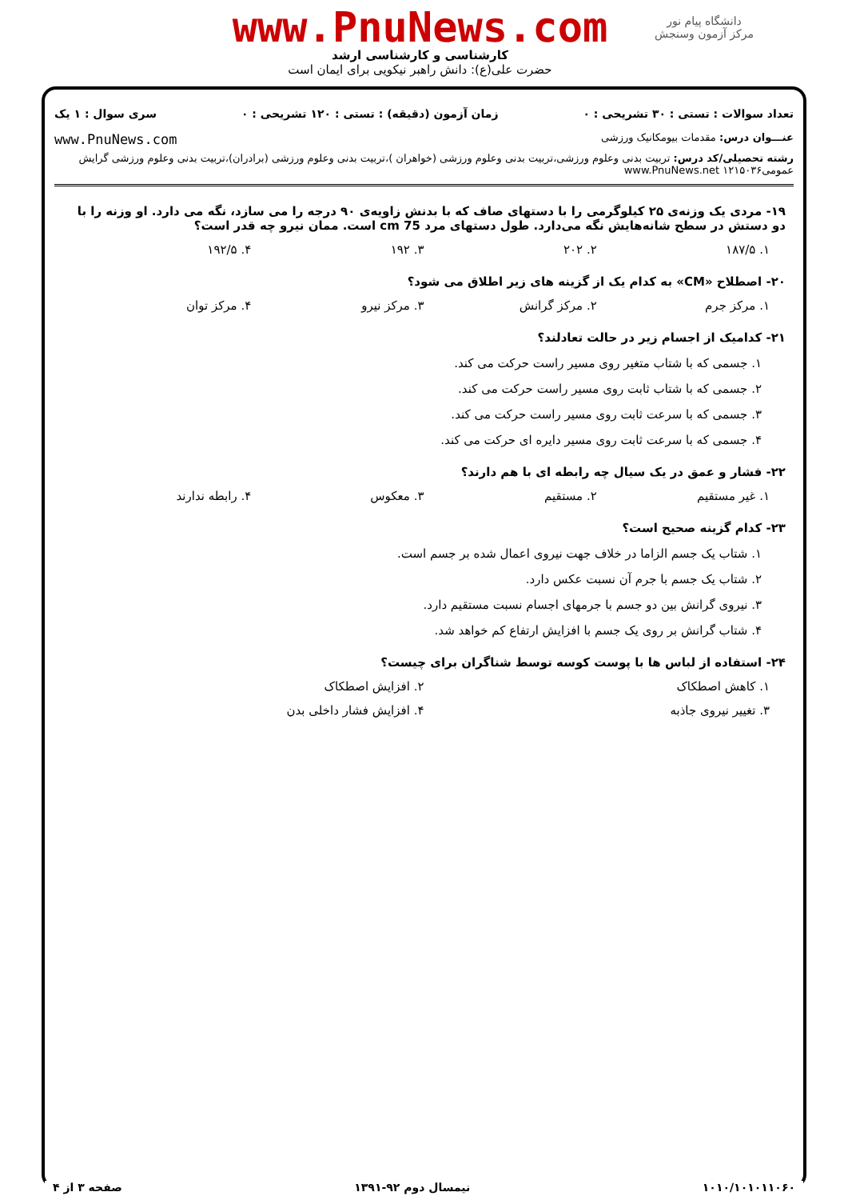دانشگاه پیام نور
مرکز آزمون وسنجش
www.PnuNews.com
کارشناسی و کارشناسی ارشد
حضرت علی(ع): دانش راهبر نیکویی برای ایمان است
تعداد سوالات : تستی : ۳۰ تشریحی : ۰ زمان آزمون (دقیقه) : تستی : ۱۲۰ تشریحی : ۰ سری سوال : ۱ یک
عنـــوان درس: مقدمات بیومکانیک ورزشی www.PnuNews.com
رشته تحصیلی/کد درس: تربیت بدنی وعلوم ورزشی،تربیت بدنی وعلوم ورزشی (خواهران )،تربیت بدنی وعلوم ورزشی (برادران)،تربیت بدنی وعلوم ورزشی گرایش عمومی۱۲۱۵۰۳۶ www.PnuNews.net
۱۹- مردی یک وزنه‌ی ۲۵ کیلوگرمی را با دستهای صاف که با بدنش زاویه‌ی ۹۰ درجه را می سازد، نگه می دارد. او وزنه را با دو دستش در سطح شانه‌هایش نگه می‌دارد. طول دستهای مرد 75 cm است. ممان نیرو چه قدر است؟
۱. ۱۸۷/۵ ۲. ۲۰۲ ۳. ۱۹۲ ۴. ۱۹۲/۵
۲۰- اصطلاح «CM» به کدام یک از گزینه های زیر اطلاق می شود؟
۱. مرکز جرم ۲. مرکز گرانش ۳. مرکز نیرو ۴. مرکز توان
۲۱- کدامیک از اجسام زیر در حالت تعادلند؟
۱. جسمی که با شتاب متغیر روی مسیر راست حرکت می کند.
۲. جسمی که با شتاب ثابت روی مسیر راست حرکت می کند.
۳. جسمی که با سرعت ثابت روی مسیر راست حرکت می کند.
۴. جسمی که با سرعت ثابت روی مسیر دایره ای حرکت می کند.
۲۲- فشار و عمق در یک سیال چه رابطه ای با هم دارند؟
۱. غیر مستقیم ۲. مستقیم ۳. معکوس ۴. رابطه ندارند
۲۳- کدام گزینه صحیح است؟
۱. شتاب یک جسم الزاما در خلاف جهت نیروی اعمال شده بر جسم است.
۲. شتاب یک جسم با جرم آن نسبت عکس دارد.
۳. نیروی گرانش بین دو جسم با جرمهای اجسام نسبت مستقیم دارد.
۴. شتاب گرانش بر روی یک جسم با افزایش ارتفاع کم خواهد شد.
۲۴- استفاده از لباس ها با پوست کوسه توسط شناگران برای چیست؟
۱. کاهش اصطکاک ۲. افزایش اصطکاک
۳. تغییر نیروی جاذبه ۴. افزایش فشار داخلی بدن
۱۰۱۰/۱۰۱۰۱۱۰۶۰ نیمسال دوم ۹۲-۱۳۹۱ صفحه ۳ از ۴